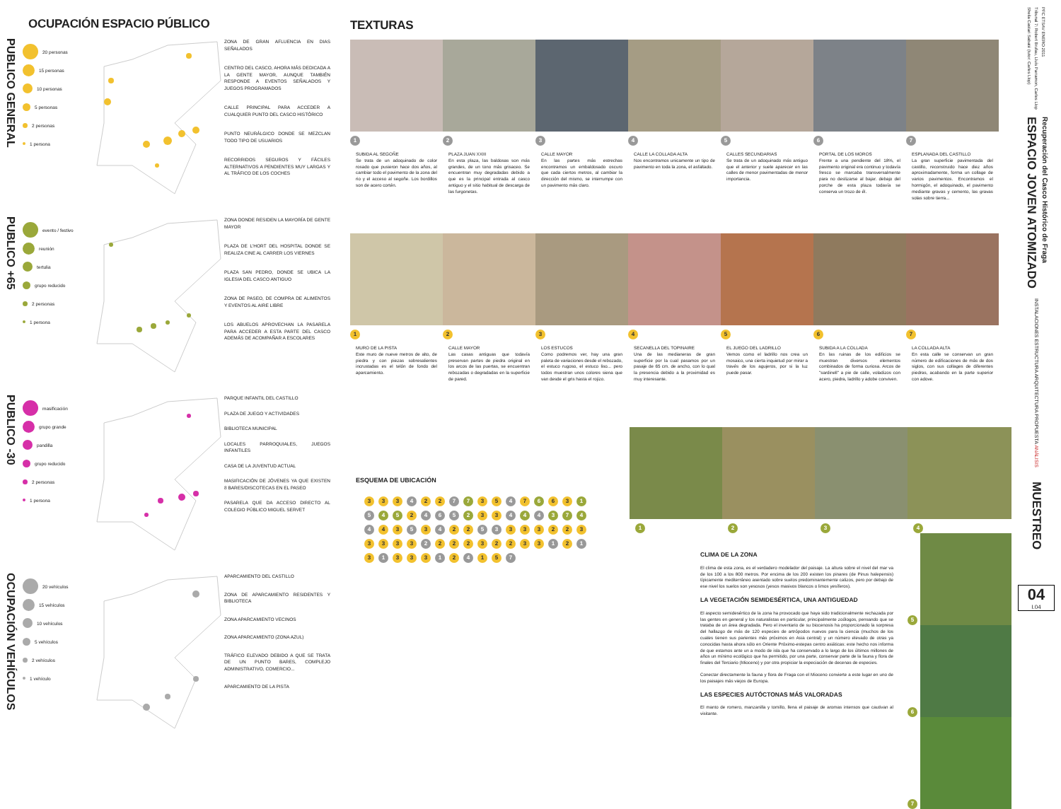OCUPACIÓN ESPACIO PÚBLICO
PUBLICO GENERAL
20 personas
15 personas
10 personas
5 personas
2 personas
1 persona
ZONA DE GRAN AFLUENCIA EN DIAS SEÑALADOS
CENTRO DEL CASCO, AHORA MÁS DEDICADA A LA GENTE MAYOR, AUNQUE TAMBIÉN RESPONDE A EVENTOS SEÑALADOS Y JUEGOS PROGRAMADOS
CALLE PRINCIPAL PARA ACCEDER A CUALQUIER PUNTO DEL CASCO HISTÓRICO
PUNTO NEURÁLGICO DONDE SE MEZCLAN TODO TIPO DE USUARIOS
RECORRIDOS SEGUROS Y FÁCILES ALTERNATIVOS A PENDIENTES MUY LARGAS Y AL TRÁFICO DE LOS COCHES
PUBLICO +65
evento / festivo
reunión
tertulia
grupo reducido
2 personas
1 persona
ZONA DONDE RESIDEN LA MAYORÍA DE GENTE MAYOR
PLAZA DE L'HORT DEL HOSPITAL DONDE SE REALIZA CINE AL CARRER LOS VIERNES
PLAZA SAN PEDRO, DONDE SE UBICA LA IGLESIA DEL CASCO ANTIGUO
ZONA DE PASEO, DE COMPRA DE ALIMENTOS Y EVENTOS AL AIRE LIBRE
LOS ABUELOS APROVECHAN LA PASARELA PARA ACCEDER A ESTA PARTE DEL CASCO ADEMÁS DE ACOMPAÑAR A ESCOLARES
PUBLICO -30
masificación
grupo grande
pandilla
grupo reducido
2 personas
1 persona
PARQUE INFANTIL DEL CASTILLO
PLAZA DE JUEGO Y ACTIVIDADES
BIBLIOTECA MUNICIPAL
LOCALES PARROQUIALES, JUEGOS INFANTILES
CASA DE LA JUVENTUD ACTUAL
MASIFICACIÓN DE JÓVENES YA QUE EXISTEN 8 BARES/DISCOTECAS EN EL PASEO
PASARELA QUE DA ACCESO DIRECTO AL COLEGIO PÚBLICO MIGUEL SERVET
OCUPACIÓN VEHÍCULOS
20 vehículos
15 vehículos
10 vehículos
5 vehículos
2 vehículos
1 vehículo
APARCAMIENTO DEL CASTILLO
ZONA DE APARCAMIENTO RESIDENTES Y BIBLIOTECA
ZONA APARCAMIENTO VECINOS
ZONA APARCAMIENTO (ZONA AZUL)
TRÁFICO ELEVADO DEBIDO A QUE SE TRATA DE UN PUNTO BARES, COMPLEJO ADMINISTRATIVO, COMERCIO...
APARCAMIENTO DE LA PISTA
TEXTURAS
1
SUBIDA AL SEGOÑE
Se trata de un adoquinado de color rosado que pusieron hace dos años, al cambiar todo el pavimento de la zona del rio y el acceso al segoñe. Los bordillos son de acero cortén.
2
PLAZA JUAN XXIII
En esta plaza, las baldosas son más grandes, de un tono más grisaceo. Se encuentran muy degradadas debido a que es la principal entrada al casco antiguo y el sitio habitual de descarga de las furgonetas.
3
CALLE MAYOR
En las partes más estrechas encontramos un embaldosado oscuro que cada ciertos metros, al cambiar la dirección del mismo, se interrumpe con un pavimento más claro.
4
CALLE LA COLLADA ALTA
Nos encontramos unicamente un tipo de pavimento en toda la zona, el asfaltado.
5
CALLES SECUNDARIAS
Se trata de un adoquinado más antiguo que el anterior y suele aparecer en las calles de menor pavimentadas de menor importancia.
6
PORTAL DE LOS MOROS
Frente a una pendiente del 18%, el pavimento original era continuo y todavía fresco se marcaba transversalmente para no deslizarse al bajar. debajo del porche de esta plaza todavía se conserva un trozo de él.
7
ESPLANADA DEL CASTILLO
La gran superficie pavimentada del castillo, reconstruido hace diez años aproximadamente, forma un collage de varios pavimentos. Encontramos el hormigón, el adoquinado, el pavimento mediante gravas y cemento, las gravas solas sobre tierra...
1
MURO DE LA PISTA
Este muro de nueve metros de alto, de piedra y con piezas sobresalientes incrustadas es el telón de fondo del aparcamiento.
2
CALLE MAYOR
Las casas antiguas que todavía preservan partes de piedra original en los arcos de las puertas, se encuentran rebozadas o degradadas en la superficie de pared.
3
LOS ESTUCOS
Como podremos ver, hay una gran paleta de variaciones desde el rebozado, el estuco rugoso, el estuco liso... pero todos muestran unos colores siena que van desde el gris hasta el rojizo.
4
SECANELLA DEL TOPINAIRE
Una de las medianeras de gran superficie por la cual pasamos por un pasaje de 65 cm. de ancho, con lo qual la presencia debido a la proximidad es muy interesante.
5
EL JUEGO DEL LADRILLO
Vemos como el ladrillo nos crea un mosaico, una cierta inquietud por mirar a través de los agujeros, por si la luz puede pasar.
6
SUBIDA A LA COLLADA
En las ruinas de los edificios se muestran diversos elementos combinados de forma curiosa. Arcos de "sardinell" a pie de calle, voladizos con acero, piedra, ladrillo y adobe conviven.
7
LA COLLADA ALTA
En esta calle se conservan un gran número de edificaciones de más de dos siglos, con sus collages de diferentes piedras, acabando en la parte superior con adove.
ESQUEMA DE UBICACIÓN
3 3 3 4 2 2 7 7 3 5 4 7 6 6 3 1 5 4 5 2 4 6 5 2 3 3 4 4 4 3 7 4 4 4 3 5 3 4 2 2 5 3 3332233333 2 22232233 1 2 1 3 1 3 3 3 1 2 4 1 5 7
1
2
3
4
CLIMA DE LA ZONA
El clima de esta zona, es el verdadero modelador del paisaje. La altura sobre el nivel del mar va de los 100 a los 800 metros. Por encima de los 200 existen los pinares (de Pinus halepensis) típicamente mediterráneo asentado sobre suelos predominantemente calizos, pero por debajo de ese nivel los suelos son yesosos (yesos masivos blancos o limos yesíferos).
LA VEGETACIÓN SEMIDESÉRTICA, UNA ANTIGUEDAD
El aspecto semidesértico de la zona ha provocado que haya sido tradicionalmente rechazada por las gentes en general y los naturalistas en particular, principalmente zoólogos, pensando que se trataba de un área degradada. Pero el inventario de su biocenosis ha proporcionado la sorpresa del hallazgo de más de 120 especies de artrópodos nuevos para la ciencia (muchos de los cuales tienen sus parientes más próximos en Asia central) y un número elevado de otras ya conocidas hasta ahora sólo en Oriente Próximo-estepas centro asiáticas: este hecho nos informa de que estamos ante un a modo de isla que ha conservado a lo largo de los últimos millones de años un mínimo ecológico que ha permitido, por una parte, conservar parte de la fauna y flora de finales del Terciario (Mioceno) y por otra propiciar la especiación de decenas de especies.
Conectar directamente la fauna y flora de Fraga con el Mioceno convierte a este lugar en uno de los paisajes más viejos de Europa.
LAS ESPECIES AUTÓCTONAS MÁS VALORADAS
El manto de romero, manzanilla y tomillo, llena el paisaje de aromas intensos que cautivan al visitante.
5
6
7
Sheila Castari Sabaté (tutor: Carles Llop)
Tribunal 7: Robert Brufau, Lluís Parramon, Carles Llop
PFC ETSAV ENERO 2011
ESPACIO JOVEN ATOMIZADO
Recuperación del Casco Histórico de Fraga
INSTALACIONES ESTRUCTURA ARQUITECTURA PROPUESTA ANÁLISIS
MUESTREO
04
I.04